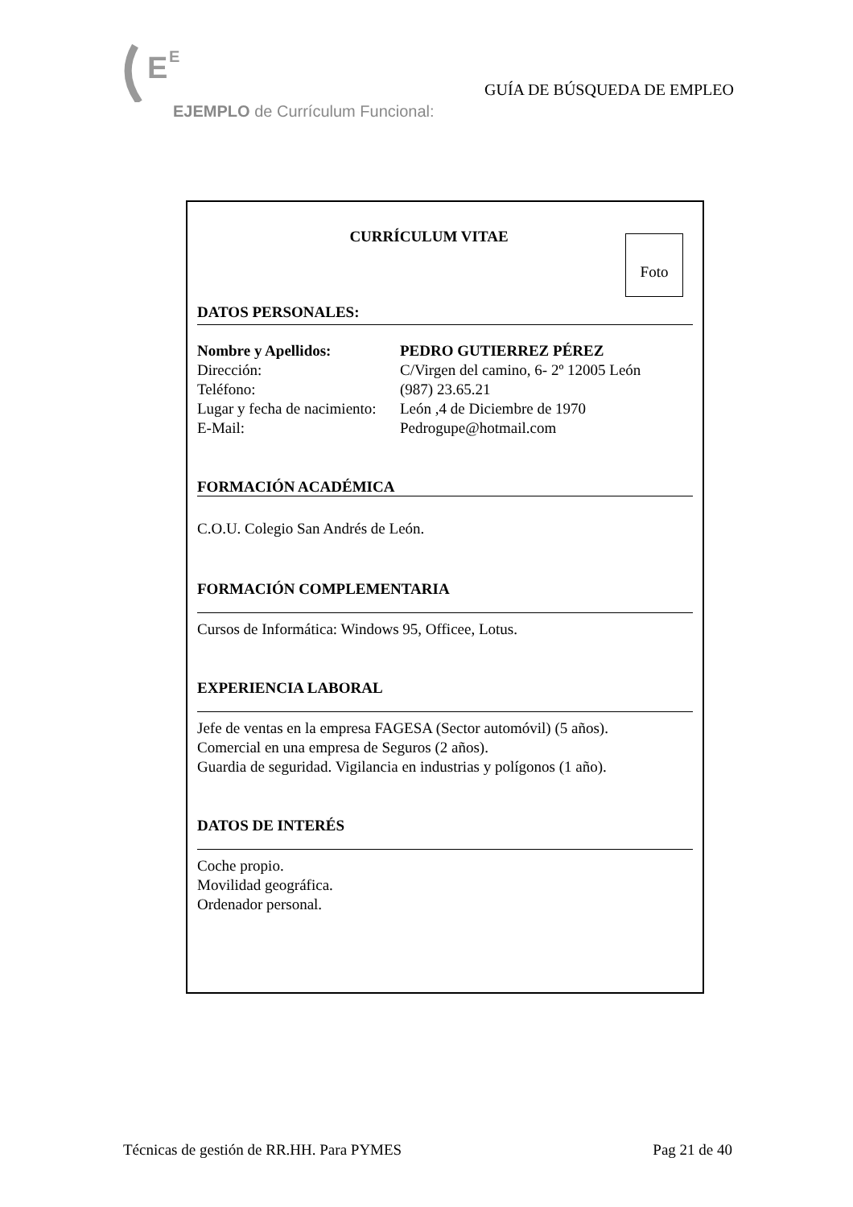E
E
GUÍA DE BÚSQUEDA DE EMPLEO
EJEMPLO de Currículum Funcional:
Foto
CURRÍCULUM VITAE
DATOS PERSONALES:
| Nombre y Apellidos: | PEDRO GUTIERREZ PÉREZ |
| Dirección: | C/Virgen del camino, 6- 2º 12005 León |
| Teléfono: | (987) 23.65.21 |
| Lugar y fecha de nacimiento: | León ,4 de Diciembre de 1970 |
| E-Mail: | Pedrogupe@hotmail.com |
FORMACIÓN ACADÉMICA
C.O.U. Colegio San Andrés de León.
FORMACIÓN COMPLEMENTARIA
Cursos de Informática: Windows 95, Officee, Lotus.
EXPERIENCIA LABORAL
Jefe de ventas en la empresa FAGESA (Sector automóvil) (5 años).
Comercial en una empresa de Seguros (2 años).
Guardia de seguridad. Vigilancia en industrias y polígonos (1 año).
DATOS DE INTERÉS
Coche propio.
Movilidad geográfica.
Ordenador personal.
Técnicas de gestión de RR.HH. Para PYMES Pag 21 de 40